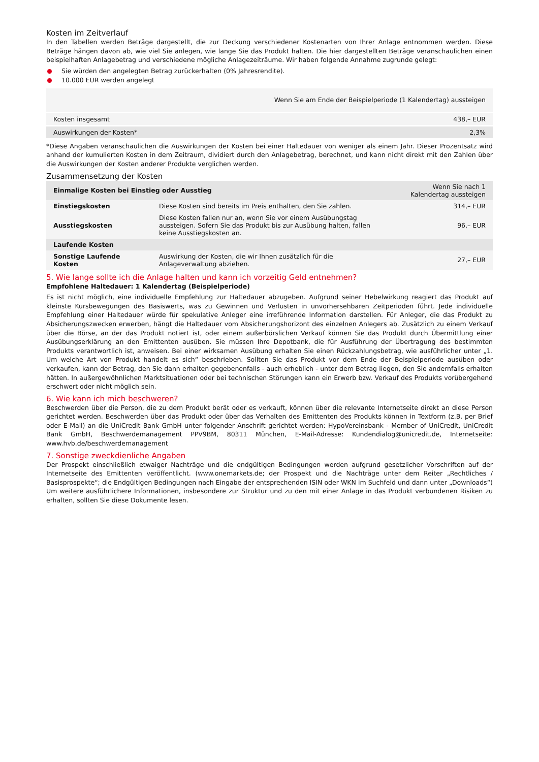Kosten im Zeitverlauf
In den Tabellen werden Beträge dargestellt, die zur Deckung verschiedener Kostenarten von Ihrer Anlage entnommen werden. Diese Beträge hängen davon ab, wie viel Sie anlegen, wie lange Sie das Produkt halten. Die hier dargestellten Beträge veranschaulichen einen beispielhaften Anlagebetrag und verschiedene mögliche Anlagezeiträume. Wir haben folgende Annahme zugrunde gelegt:
Sie würden den angelegten Betrag zurückerhalten (0% Jahresrendite).
10.000 EUR werden angelegt
| Wenn Sie am Ende der Beispielperiode (1 Kalendertag) aussteigen | |
| --- | --- |
| Kosten insgesamt | 438,– EUR |
| Auswirkungen der Kosten* | 2,3% |
*Diese Angaben veranschaulichen die Auswirkungen der Kosten bei einer Haltedauer von weniger als einem Jahr. Dieser Prozentsatz wird anhand der kumulierten Kosten in dem Zeitraum, dividiert durch den Anlagebetrag, berechnet, und kann nicht direkt mit den Zahlen über die Auswirkungen der Kosten anderer Produkte verglichen werden.
Zusammensetzung der Kosten
| Einmalige Kosten bei Einstieg oder Ausstieg | | Wenn Sie nach 1 Kalendertag aussteigen |
| --- | --- | --- |
| Einstiegskosten | Diese Kosten sind bereits im Preis enthalten, den Sie zahlen. | 314,– EUR |
| Ausstiegskosten | Diese Kosten fallen nur an, wenn Sie vor einem Ausübungstag aussteigen. Sofern Sie das Produkt bis zur Ausübung halten, fallen keine Ausstiegskosten an. | 96,– EUR |
| Laufende Kosten | | |
| Sonstige Laufende Kosten | Auswirkung der Kosten, die wir Ihnen zusätzlich für die Anlageverwaltung abziehen. | 27,– EUR |
5. Wie lange sollte ich die Anlage halten und kann ich vorzeitig Geld entnehmen?
Empfohlene Haltedauer: 1 Kalendertag (Beispielperiode)
Es ist nicht möglich, eine individuelle Empfehlung zur Haltedauer abzugeben. Aufgrund seiner Hebelwirkung reagiert das Produkt auf kleinste Kursbewegungen des Basiswerts, was zu Gewinnen und Verlusten in unvorhersehbaren Zeitperioden führt. Jede individuelle Empfehlung einer Haltedauer würde für spekulative Anleger eine irreführende Information darstellen. Für Anleger, die das Produkt zu Absicherungszwecken erwerben, hängt die Haltedauer vom Absicherungshorizont des einzelnen Anlegers ab. Zusätzlich zu einem Verkauf über die Börse, an der das Produkt notiert ist, oder einem außerbörslichen Verkauf können Sie das Produkt durch Übermittlung einer Ausübungserklärung an den Emittenten ausüben. Sie müssen Ihre Depotbank, die für Ausführung der Übertragung des bestimmten Produkts verantwortlich ist, anweisen. Bei einer wirksamen Ausübung erhalten Sie einen Rückzahlungsbetrag, wie ausführlicher unter „1. Um welche Art von Produkt handelt es sich“ beschrieben. Sollten Sie das Produkt vor dem Ende der Beispielperiode ausüben oder verkaufen, kann der Betrag, den Sie dann erhalten gegebenenfalls - auch erheblich - unter dem Betrag liegen, den Sie andernfalls erhalten hätten. In außergewöhnlichen Marktsituationen oder bei technischen Störungen kann ein Erwerb bzw. Verkauf des Produkts vorübergehend erschwert oder nicht möglich sein.
6. Wie kann ich mich beschweren?
Beschwerden über die Person, die zu dem Produkt berät oder es verkauft, können über die relevante Internetseite direkt an diese Person gerichtet werden. Beschwerden über das Produkt oder über das Verhalten des Emittenten des Produkts können in Textform (z.B. per Brief oder E-Mail) an die UniCredit Bank GmbH unter folgender Anschrift gerichtet werden: HypoVereinsbank - Member of UniCredit, UniCredit Bank GmbH, Beschwerdemanagement PPV9BM, 80311 München, E-Mail-Adresse: Kundendialog@unicredit.de, Internetseite: www.hvb.de/beschwerdemanagement
7. Sonstige zweckdienliche Angaben
Der Prospekt einschließlich etwaiger Nachträge und die endgültigen Bedingungen werden aufgrund gesetzlicher Vorschriften auf der Internetseite des Emittenten veröffentlicht. (www.onemarkets.de; der Prospekt und die Nachträge unter dem Reiter „Rechtliches / Basisprospekte“; die Endgültigen Bedingungen nach Eingabe der entsprechenden ISIN oder WKN im Suchfeld und dann unter „Downloads“) Um weitere ausführlichere Informationen, insbesondere zur Struktur und zu den mit einer Anlage in das Produkt verbundenen Risiken zu erhalten, sollten Sie diese Dokumente lesen.